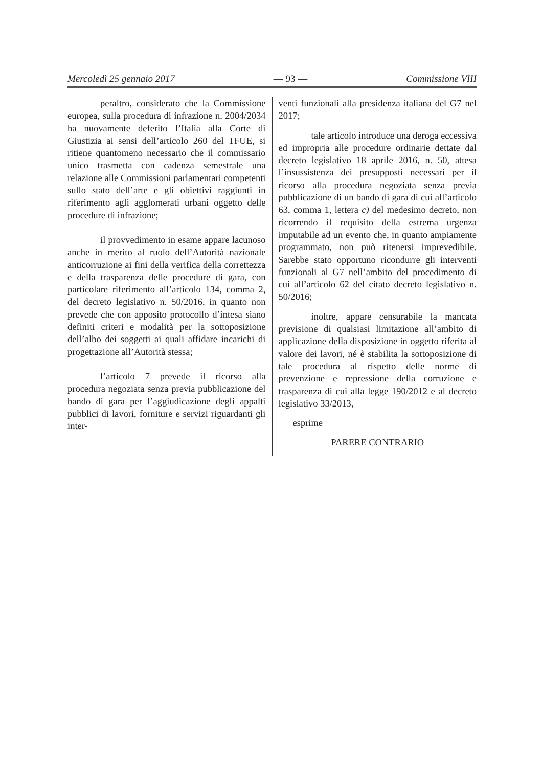Mercoledì 25 gennaio 2017 — 93 — Commissione VIII
peraltro, considerato che la Commissione europea, sulla procedura di infrazione n. 2004/2034 ha nuovamente deferito l’Italia alla Corte di Giustizia ai sensi dell’articolo 260 del TFUE, si ritiene quantomeno necessario che il commissario unico trasmetta con cadenza semestrale una relazione alle Commissioni parlamentari competenti sullo stato dell’arte e gli obiettivi raggiunti in riferimento agli agglomerati urbani oggetto delle procedure di infrazione;
il provvedimento in esame appare lacunoso anche in merito al ruolo dell’Autorità nazionale anticorruzione ai fini della verifica della correttezza e della trasparenza delle procedure di gara, con particolare riferimento all’articolo 134, comma 2, del decreto legislativo n. 50/2016, in quanto non prevede che con apposito protocollo d’intesa siano definiti criteri e modalità per la sottoposizione dell’albo dei soggetti ai quali affidare incarichi di progettazione all’Autorità stessa;
l’articolo 7 prevede il ricorso alla procedura negoziata senza previa pubblicazione del bando di gara per l’aggiudicazione degli appalti pubblici di lavori, forniture e servizi riguardanti gli inter-
venti funzionali alla presidenza italiana del G7 nel 2017;
tale articolo introduce una deroga eccessiva ed impropria alle procedure ordinarie dettate dal decreto legislativo 18 aprile 2016, n. 50, attesa l’insussistenza dei presupposti necessari per il ricorso alla procedura negoziata senza previa pubblicazione di un bando di gara di cui all’articolo 63, comma 1, lettera c) del medesimo decreto, non ricorrendo il requisito della estrema urgenza imputabile ad un evento che, in quanto ampiamente programmato, non può ritenersi imprevedibile. Sarebbe stato opportuno ricondurre gli interventi funzionali al G7 nell’ambito del procedimento di cui all’articolo 62 del citato decreto legislativo n. 50/2016;
inoltre, appare censurabile la mancata previsione di qualsiasi limitazione all’ambito di applicazione della disposizione in oggetto riferita al valore dei lavori, né è stabilita la sottoposizione di tale procedura al rispetto delle norme di prevenzione e repressione della corruzione e trasparenza di cui alla legge 190/2012 e al decreto legislativo 33/2013,
esprime
PARERE CONTRARIO